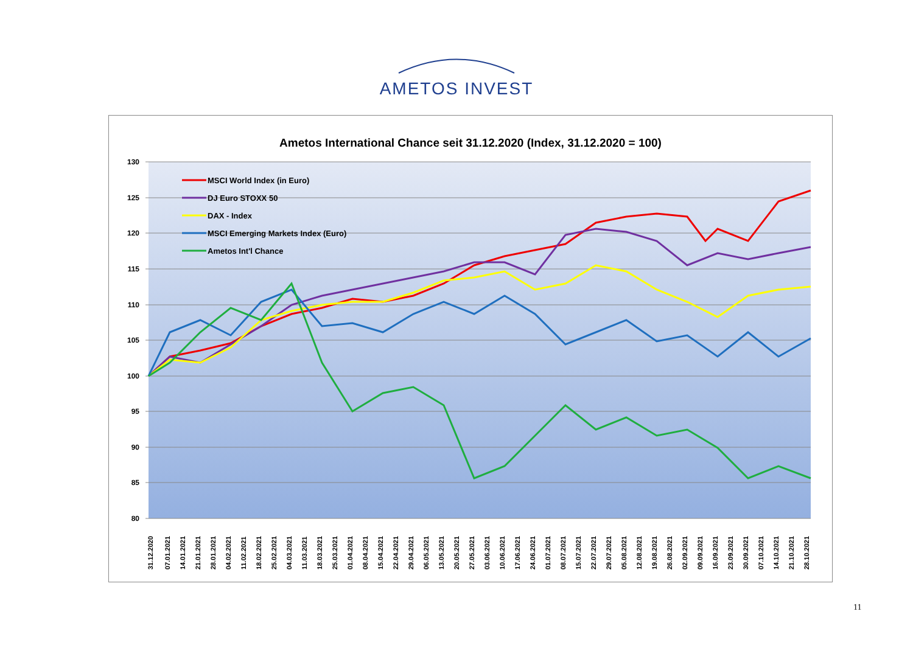AMETOS INVEST
Ametos International Chance seit 31.12.2020 (Index, 31.12.2020 = 100)
130
125
120
115
110
105
100
95
90
85
80
MSCI World Index (in Euro)
DJ Euro STOXX 50
DAX - Index
MSCI Emerging Markets Index (Euro)
Ametos Int'l Chance
31.12.2020
07.01.2021
14.01.2021
21.01.2021
28.01.2021
04.02.2021
11.02.2021
18.02.2021
25.02.2021
04.03.2021
11.03.2021
18.03.2021
25.03.2021
01.04.2021
08.04.2021
15.04.2021
22.04.2021
29.04.2021
06.05.2021
13.05.2021
20.05.2021
27.05.2021
03.06.2021
10.06.2021
17.06.2021
24.06.2021
01.07.2021
08.07.2021
15.07.2021
22.07.2021
29.07.2021
05.08.2021
12.08.2021
19.08.2021
26.08.2021
02.09.2021
09.09.2021
16.09.2021
23.09.2021
30.09.2021
07.10.2021
14.10.2021
21.10.2021
28.10.2021
11